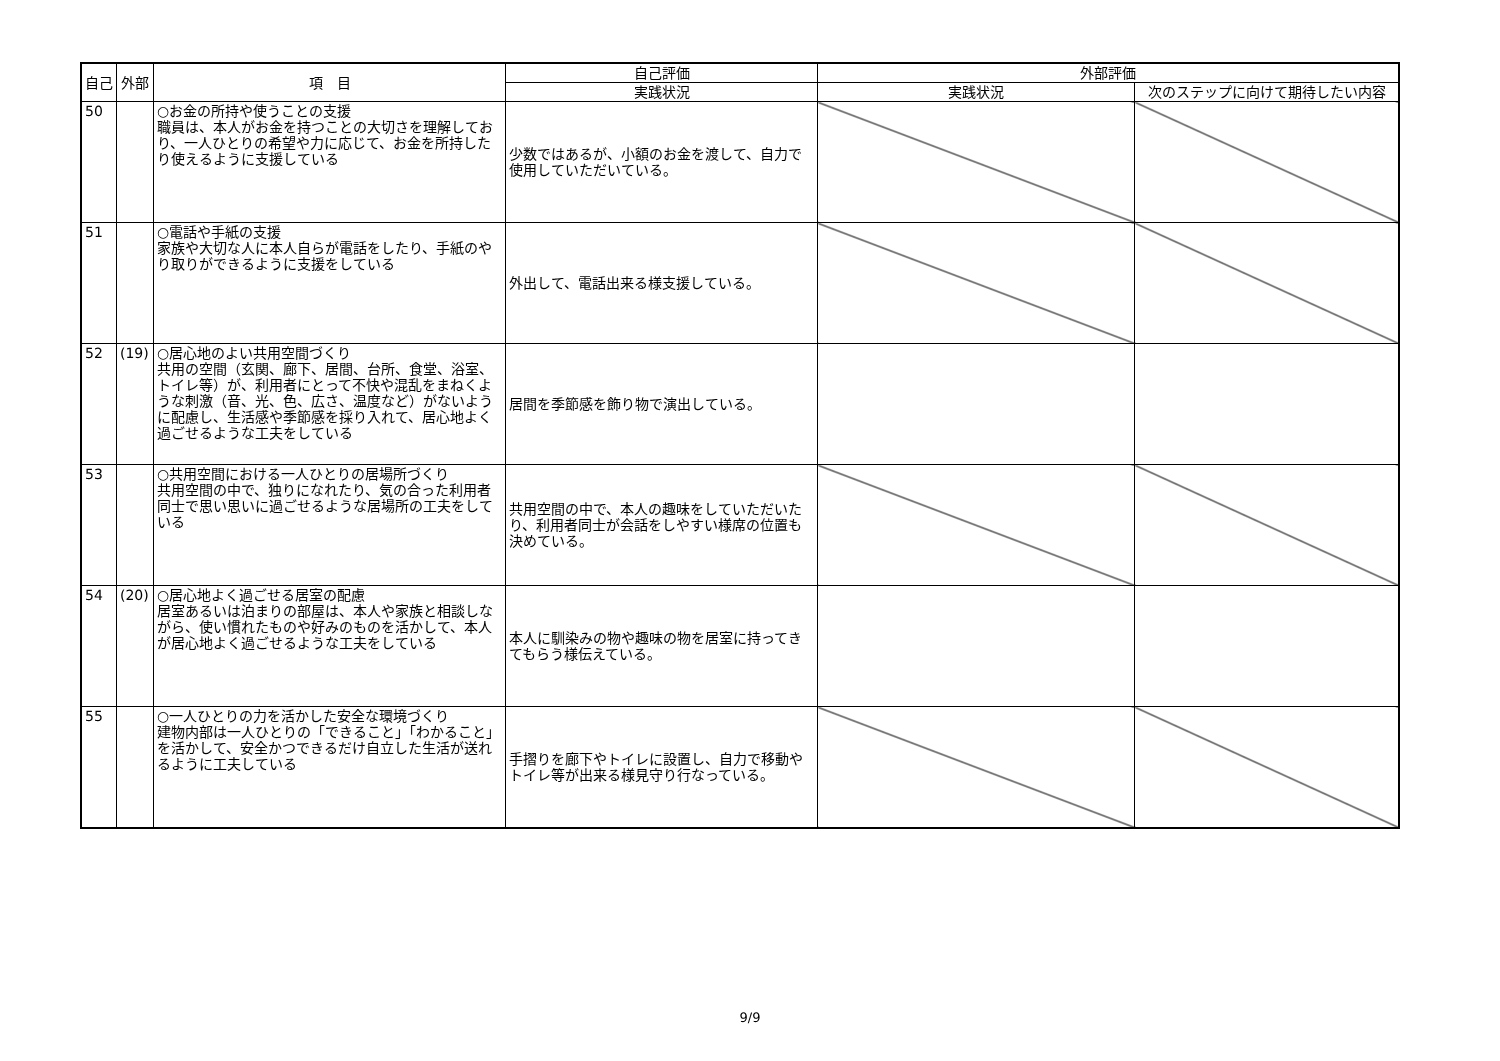| 自己 | 外部 | 項 目 | 自己評価 | 外部評価 | |
| --- | --- | --- | --- | --- | --- |
| | | | 実践状況 | 実践状況 | 次のステップに向けて期待したい内容 |
| 50 | | ○お金の所持や使うことの支援 職員は、本人がお金を持つことの大切さを理解しており、一人ひとりの希望や力に応じて、お金を所持したり使えるように支援している | 少数ではあるが、小額のお金を渡して、自力で使用していただいている。 | | |
| 51 | | ○電話や手紙の支援 家族や大切な人に本人自らが電話をしたり、手紙のやり取りができるように支援をしている | 外出して、電話出来る様支援している。 | | |
| 52 | (19) | ○居心地のよい共用空間づくり 共用の空間（玄関、廊下、居間、台所、食堂、浴室、トイレ等）が、利用者にとって不快や混乱をまねくような刺激（音、光、色、広さ、温度など）がないように配慮し、生活感や季節感を採り入れて、居心地よく過ごせるような工夫をしている | 居間を季節感を飾り物で演出している。 | | |
| 53 | | ○共用空間における一人ひとりの居場所づくり 共用空間の中で、独りになれたり、気の合った利用者同士で思い思いに過ごせるような居場所の工夫をしている | 共用空間の中で、本人の趣味をしていただいたり、利用者同士が会話をしやすい様席の位置も決めている。 | | |
| 54 | (20) | ○居心地よく過ごせる居室の配慮 居室あるいは泊まりの部屋は、本人や家族と相談しながら、使い慣れたものや好みのものを活かして、本人が居心地よく過ごせるような工夫をしている | 本人に馴染みの物や趣味の物を居室に持ってきてもらう様伝えている。 | | |
| 55 | | ○一人ひとりの力を活かした安全な環境づくり 建物内部は一人ひとりの「できること」「わかること」を活かして、安全かつできるだけ自立した生活が送れるように工夫している | 手摺りを廊下やトイレに設置し、自力で移動やトイレ等が出来る様見守り行なっている。 | | |
9/9